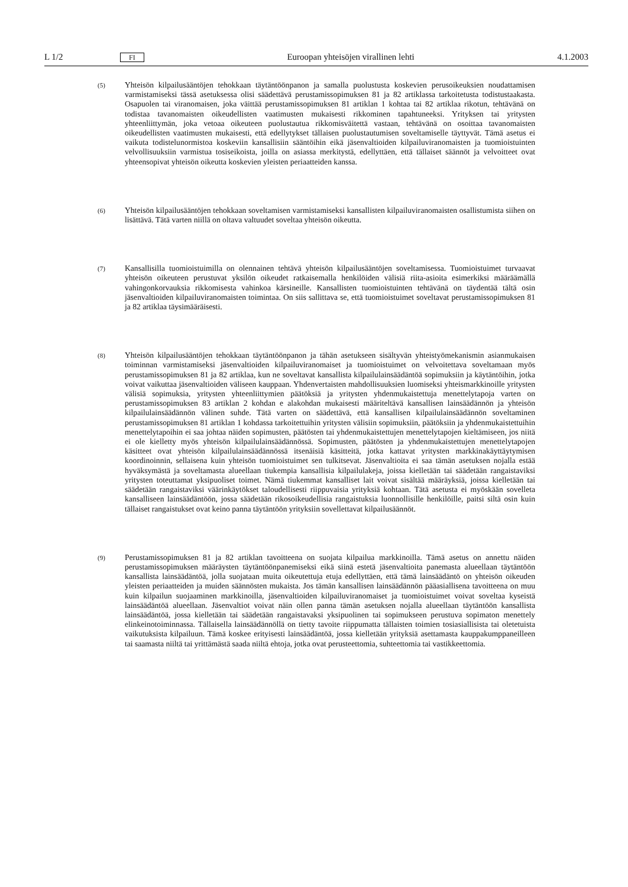L 1/2 FI Euroopan yhteisöjen virallinen lehti 4.1.2003
(5)
Yhteisön kilpailusääntöjen tehokkaan täytäntöönpanon ja samalla puolustusta koskevien perusoikeuksien noudattamisen varmistamiseksi tässä asetuksessa olisi säädettävä perustamissopimuksen 81 ja 82 artiklassa tarkoitetusta todistustaakasta. Osapuolen tai viranomaisen, joka väittää perustamissopimuksen 81 artiklan 1 kohtaa tai 82 artiklaa rikotun, tehtävänä on todistaa tavanomaisten oikeudellisten vaatimusten mukaisesti rikkominen tapahtuneeksi. Yrityksen tai yritysten yhteenliittymän, joka vetoaa oikeuteen puolustautua rikkomisväitettä vastaan, tehtävänä on osoittaa tavanomaisten oikeudellisten vaatimusten mukaisesti, että edellytykset tällaisen puolustautumisen soveltamiselle täyttyvät. Tämä asetus ei vaikuta todistelunormistoa koskeviin kansallisiin sääntöihin eikä jäsenvaltioiden kilpailuviranomaisten ja tuomioistuinten velvollisuuksiin varmistua tosiseikoista, joilla on asiassa merkitystä, edellyttäen, että tällaiset säännöt ja velvoitteet ovat yhteensopivat yhteisön oikeutta koskevien yleisten periaatteiden kanssa.
(6)
Yhteisön kilpailusääntöjen tehokkaan soveltamisen varmistamiseksi kansallisten kilpailuviranomaisten osallistumista siihen on lisättävä. Tätä varten niillä on oltava valtuudet soveltaa yhteisön oikeutta.
(7)
Kansallisilla tuomioistuimilla on olennainen tehtävä yhteisön kilpailusääntöjen soveltamisessa. Tuomioistuimet turvaavat yhteisön oikeuteen perustuvat yksilön oikeudet ratkaisemalla henkilöiden välisiä riita-asioita esimerkiksi määräämällä vahingonkorvauksia rikkomisesta vahinkoa kärsineille. Kansallisten tuomioistuinten tehtävänä on täydentää tältä osin jäsenvaltioiden kilpailuviranomaisten toimintaa. On siis sallittava se, että tuomioistuimet soveltavat perustamissopimuksen 81 ja 82 artiklaa täysimääräisesti.
(8)
Yhteisön kilpailusääntöjen tehokkaan täytäntöönpanon ja tähän asetukseen sisältyvän yhteistyömekanismin asianmukaisen toiminnan varmistamiseksi jäsenvaltioiden kilpailuviranomaiset ja tuomioistuimet on velvoitettava soveltamaan myös perustamissopimuksen 81 ja 82 artiklaa, kun ne soveltavat kansallista kilpailulainsäädäntöä sopimuksiin ja käytäntöihin, jotka voivat vaikuttaa jäsenvaltioiden väliseen kauppaan. Yhdenvertaisten mahdollisuuksien luomiseksi yhteismarkkinoille yritysten välisiä sopimuksia, yritysten yhteenliittymien päätöksiä ja yritysten yhdenmukaistettuja menettelytapoja varten on perustamissopimuksen 83 artiklan 2 kohdan e alakohdan mukaisesti määriteltävä kansallisen lainsäädännön ja yhteisön kilpailulainsäädännön välinen suhde. Tätä varten on säädettävä, että kansallisen kilpailulainsäädännön soveltaminen perustamissopimuksen 81 artiklan 1 kohdassa tarkoitettuihin yritysten välisiin sopimuksiin, päätöksiin ja yhdenmukaistettuihin menettelytapoihin ei saa johtaa näiden sopimusten, päätösten tai yhdenmukaistettujen menettelytapojen kieltämiseen, jos niitä ei ole kielletty myös yhteisön kilpailulainsäädännössä. Sopimusten, päätösten ja yhdenmukaistettujen menettelytapojen käsitteet ovat yhteisön kilpailulainsäädännössä itsenäisiä käsitteitä, jotka kattavat yritysten markkinakäyttäytymisen koordinoinnin, sellaisena kuin yhteisön tuomioistuimet sen tulkitsevat. Jäsenvaltioita ei saa tämän asetuksen nojalla estää hyväksymästä ja soveltamasta alueellaan tiukempia kansallisia kilpailulakeja, joissa kielletään tai säädetään rangaistaviksi yritysten toteuttamat yksipuoliset toimet. Nämä tiukemmat kansalliset lait voivat sisältää määräyksiä, joissa kielletään tai säädetään rangaistaviksi väärinkäytökset taloudellisesti riippuvaisia yrityksiä kohtaan. Tätä asetusta ei myöskään sovelleta kansalliseen lainsäädäntöön, jossa säädetään rikosoikeudellisia rangaistuksia luonnollisille henkilöille, paitsi siltä osin kuin tällaiset rangaistukset ovat keino panna täytäntöön yrityksiin sovellettavat kilpailusäännöt.
(9)
Perustamissopimuksen 81 ja 82 artiklan tavoitteena on suojata kilpailua markkinoilla. Tämä asetus on annettu näiden perustamissopimuksen määräysten täytäntöönpanemiseksi eikä siinä estetä jäsenvaltioita panemasta alueellaan täytäntöön kansallista lainsäädäntöä, jolla suojataan muita oikeutettuja etuja edellyttäen, että tämä lainsäädäntö on yhteisön oikeuden yleisten periaatteiden ja muiden säännösten mukaista. Jos tämän kansallisen lainsäädännön pääasiallisena tavoitteena on muu kuin kilpailun suojaaminen markkinoilla, jäsenvaltioiden kilpailuviranomaiset ja tuomioistuimet voivat soveltaa kyseistä lainsäädäntöä alueellaan. Jäsenvaltiot voivat näin ollen panna tämän asetuksen nojalla alueellaan täytäntöön kansallista lainsäädäntöä, jossa kielletään tai säädetään rangaistavaksi yksipuolinen tai sopimukseen perustuva sopimaton menettely elinkeinotoiminnassa. Tällaisella lainsäädännöllä on tietty tavoite riippumatta tällaisten toimien tosiasiallisista tai oletetuista vaikutuksista kilpailuun. Tämä koskee erityisesti lainsäädäntöä, jossa kielletään yrityksiä asettamasta kauppakumppaneilleen tai saamasta niiltä tai yrittämästä saada niiltä ehtoja, jotka ovat perusteettomia, suhteettomia tai vastikkeettomia.